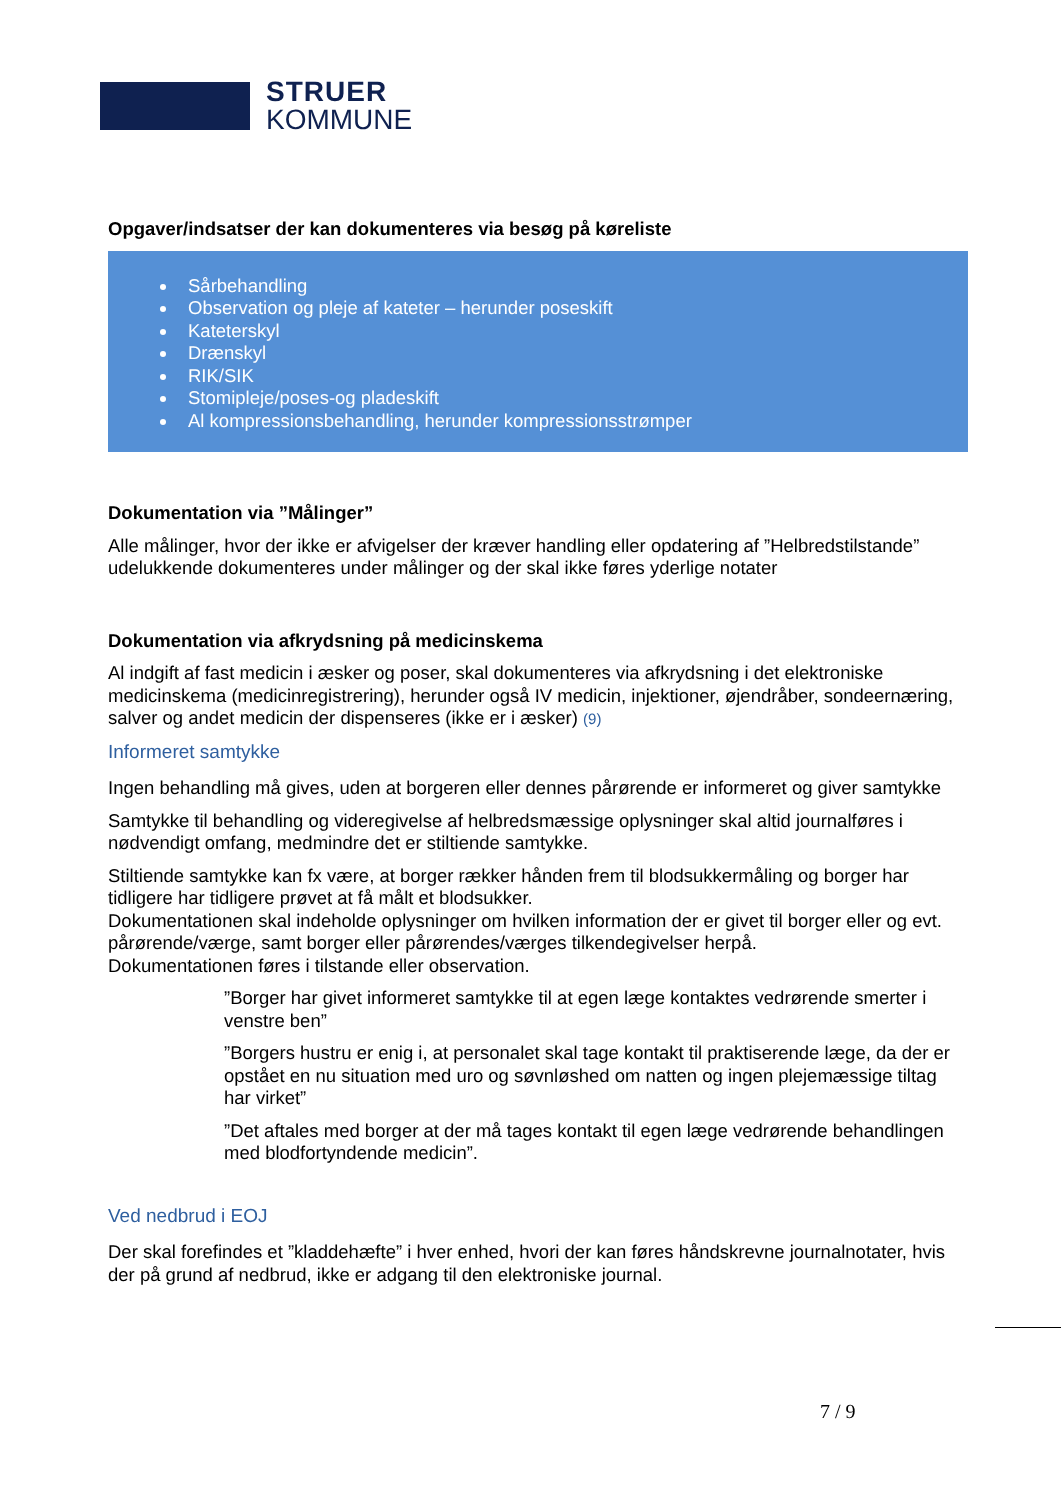STRUER
KOMMUNE
Opgaver/indsatser der kan dokumenteres via besøg på køreliste
Sårbehandling
Observation og pleje af kateter – herunder poseskift
Kateterskyl
Drænskyl
RIK/SIK
Stomipleje/poses-og pladeskift
Al kompressionsbehandling, herunder kompressionsstrømper
Dokumentation via ”Målinger”
Alle målinger, hvor der ikke er afvigelser der kræver handling eller opdatering af ”Helbredstilstande” udelukkende dokumenteres under målinger og der skal ikke føres yderlige notater
Dokumentation via afkrydsning på medicinskema
Al indgift af fast medicin i æsker og poser, skal dokumenteres via afkrydsning i det elektroniske medicinskema (medicinregistrering), herunder også IV medicin, injektioner, øjendråber, sondeernæring, salver og andet medicin der dispenseres (ikke er i æsker) (9)
Informeret samtykke
Ingen behandling må gives, uden at borgeren eller dennes pårørende er informeret og giver samtykke
Samtykke til behandling og videregivelse af helbredsmæssige oplysninger skal altid journalføres i nødvendigt omfang, medmindre det er stiltiende samtykke.
Stiltiende samtykke kan fx være, at borger rækker hånden frem til blodsukkermåling og borger har tidligere har tidligere prøvet at få målt et blodsukker.
Dokumentationen skal indeholde oplysninger om hvilken information der er givet til borger eller og evt. pårørende/værge, samt borger eller pårørendes/værges tilkendegivelser herpå.
Dokumentationen føres i tilstande eller observation.
”Borger har givet informeret samtykke til at egen læge kontaktes vedrørende smerter i venstre ben”
”Borgers hustru er enig i, at personalet skal tage kontakt til praktiserende læge, da der er opstået en nu situation med uro og søvnløshed om natten og ingen plejemæssige tiltag har virket”
”Det aftales med borger at der må tages kontakt til egen læge vedrørende behandlingen med blodfortyndende medicin”.
Ved nedbrud i EOJ
Der skal forefindes et ”kladdehæfte” i hver enhed, hvori der kan føres håndskrevne journalnotater, hvis der på grund af nedbrud, ikke er adgang til den elektroniske journal.
7 / 9